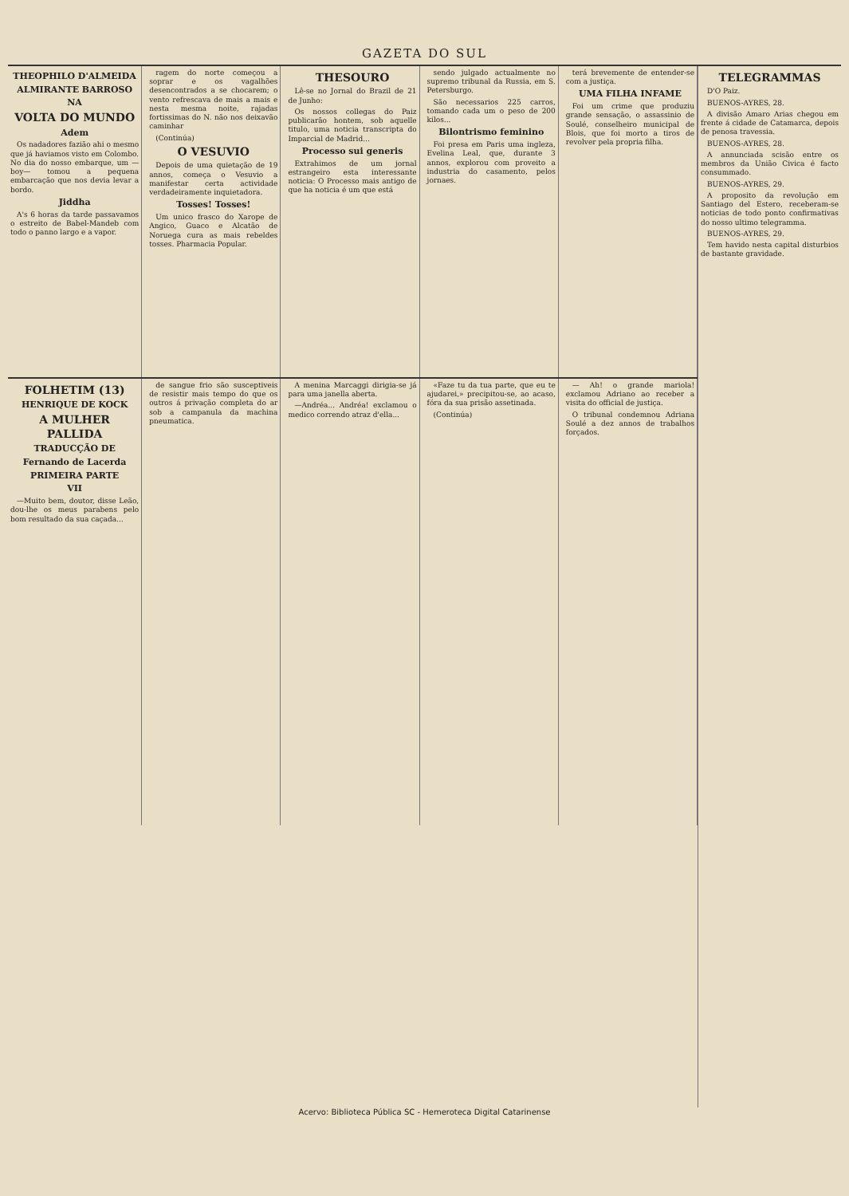GAZETA DO SUL
THEOPHILO D'ALMEIDA
ALMIRANTE BARROSO
NA
VOLTA DO MUNDO
Adem
Os nadadores fazião ahi o mesmo que já haviamos visto em Colombo. No dia do nosso embarque, um —boy— tomou a pequena embarcação que nos devia levar a bordo.
Jiddha
A's 6 horas da tarde passavamos o estreito de Babel-Mandeb com todo o panno largo e a vapor.
ragem do norte começou a soprar e os vagalhões desencontrados a se chocarem; o vento refrescava de mais a mais e nesta mesma noite, rajadas fortissimas do N. não nos deixavão caminhar
(Continúa)
O VESUVIO
Depois de uma quietação de 19 annos, começa o Vesuvio a manifestar certa actividade verdadeiramente inquietadora.
Tosses! Tosses!
Um unico frasco do Xarope de Angico, Guaco e Alcatão de Noruega cura as mais rebeldes tosses. Pharmacia Popular.
THESOURO
Lê-se no Jornal do Brazil de 21 de Junho:
Os nossos collegas do Paiz publicarão hontem, sob aquelle titulo, uma noticia transcripta do Imparcial de Madrid...
Processo sui generis
Extrahimos de um jornal estrangeiro esta interessante noticia: O Processo mais antigo de que ha noticia é um que está
sendo julgado actualmente no supremo tribunal da Russia, em S. Petersburgo.
São necessarios 225 carros, tomando cada um o peso de 200 kilos...
Bilontrismo feminino
Foi presa em Paris uma ingleza, Evelina Leal, que, durante 3 annos, explorou com proveito a industria do casamento, pelos jornaes.
terá brevemente de entender-se com a justiça.
UMA FILHA INFAME
Foi um crime que produziu grande sensação, o assassinio de Soulé, conselheiro municipal de Blois, que foi morto a tiros de revolver pela propria filha.
FOLHETIM (13)
HENRIQUE DE KOCK
A MULHER PALLIDA
TRADUCÇÃO DE
Fernando de Lacerda
PRIMEIRA PARTE
VII
—Muito bem, doutor, disse Leão, dou-lhe os meus parabens pelo bom resultado da sua caçada...
de sangue frio são susceptiveis de resistir mais tempo do que os outros á privação completa do ar sob a campanula da machina pneumatica.
A menina Marcaggi dirigia-se já para uma janella aberta.
—Andréa... Andréa! exclamou o medico correndo atraz d'ella...
«Faze tu da tua parte, que eu te ajudarei,» precipitou-se, ao acaso, fóra da sua prisão assetinada.
(Continúa)
— Ah! o grande mariola! exclamou Adriano ao receber a visita do official de justiça.
O tribunal condemnou Adriana Soulé a dez annos de trabalhos forçados.
TELEGRAMMAS
D'O Paiz.
BUENOS-AYRES, 28.
A divisão Amaro Arias chegou em frente á cidade de Catamarca, depois de penosa travessia.
BUENOS-AYRES, 28.
A annunciada scisão entre os membros da União Civica é facto consummado.
BUENOS-AYRES, 29.
A proposito da revolução em Santiago del Estero, receberam-se noticias de todo ponto confirmativas do nosso ultimo telegramma.
BUENOS-AYRES, 29.
Tem havido nesta capital disturbios de bastante gravidade.
Acervo: Biblioteca Pública SC - Hemeroteca Digital Catarinense